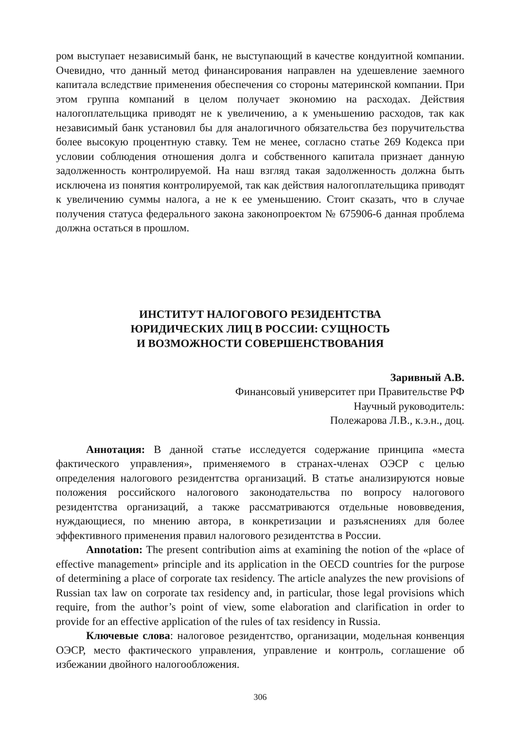ром выступает независимый банк, не выступающий в качестве кондуитной компании. Очевидно, что данный метод финансирования направлен на удешевление заемного капитала вследствие применения обеспечения со стороны материнской компании. При этом группа компаний в целом получает экономию на расходах. Действия налогоплательщика приводят не к увеличению, а к уменьшению расходов, так как независимый банк установил бы для аналогичного обязательства без поручительства более высокую процентную ставку. Тем не менее, согласно статье 269 Кодекса при условии соблюдения отношения долга и собственного капитала признает данную задолженность контролируемой. На наш взгляд такая задолженность должна быть исключена из понятия контролируемой, так как действия налогоплательщика приводят к увеличению суммы налога, а не к ее уменьшению. Стоит сказать, что в случае получения статуса федерального закона законопроектом № 675906-6 данная проблема должна остаться в прошлом.
ИНСТИТУТ НАЛОГОВОГО РЕЗИДЕНТСТВА
ЮРИДИЧЕСКИХ ЛИЦ В РОССИИ: СУЩНОСТЬ
И ВОЗМОЖНОСТИ СОВЕРШЕНСТВОВАНИЯ
Заривный А.В.
Финансовый университет при Правительстве РФ
Научный руководитель:
Полежарова Л.В., к.э.н., доц.
Аннотация: В данной статье исследуется содержание принципа «места фактического управления», применяемого в странах-членах ОЭСР с целью определения налогового резидентства организаций. В статье анализируются новые положения российского налогового законодательства по вопросу налогового резидентства организаций, а также рассматриваются отдельные нововведения, нуждающиеся, по мнению автора, в конкретизации и разъяснениях для более эффективного применения правил налогового резидентства в России.
Annotation: The present contribution aims at examining the notion of the «place of effective management» principle and its application in the OECD countries for the purpose of determining a place of corporate tax residency. The article analyzes the new provisions of Russian tax law on corporate tax residency and, in particular, those legal provisions which require, from the author’s point of view, some elaboration and clarification in order to provide for an effective application of the rules of tax residency in Russia.
Ключевые слова: налоговое резидентство, организации, модельная конвенция ОЭСР, место фактического управления, управление и контроль, соглашение об избежании двойного налогообложения.
306